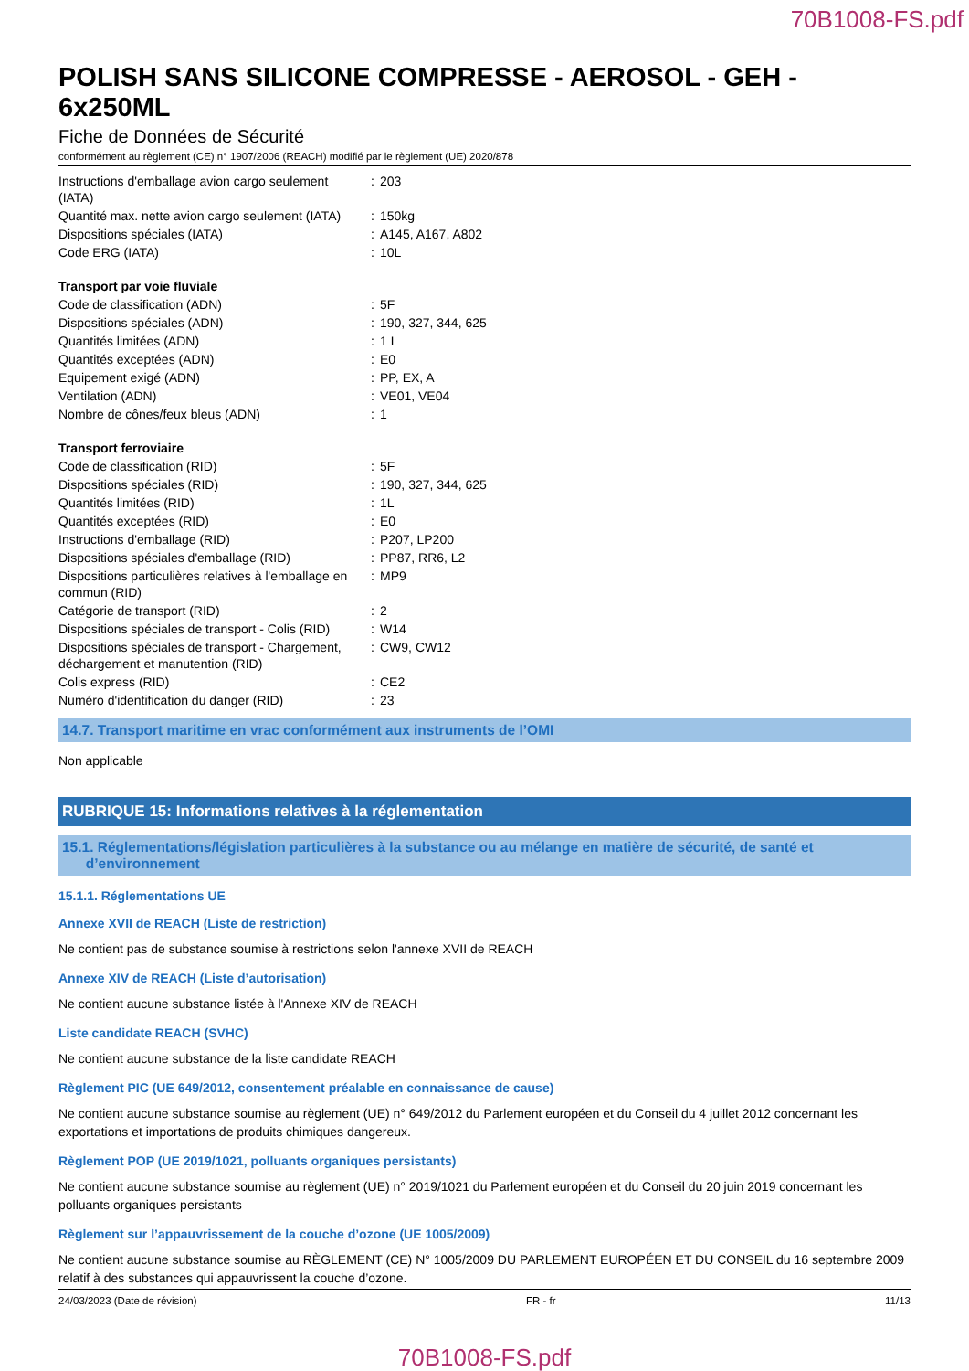70B1008-FS.pdf
POLISH SANS SILICONE COMPRESSE - AEROSOL - GEH - 6x250ML
Fiche de Données de Sécurité
conformément au règlement (CE) n° 1907/2006 (REACH) modifié par le règlement (UE) 2020/878
| Instructions d'emballage avion cargo seulement (IATA) | : | 203 |
| Quantité max. nette avion cargo seulement (IATA) | : | 150kg |
| Dispositions spéciales (IATA) | : | A145, A167, A802 |
| Code ERG (IATA) | : | 10L |
| Transport par voie fluviale | | |
| Code de classification (ADN) | : | 5F |
| Dispositions spéciales (ADN) | : | 190, 327, 344, 625 |
| Quantités limitées (ADN) | : | 1 L |
| Quantités exceptées (ADN) | : | E0 |
| Equipement exigé (ADN) | : | PP, EX, A |
| Ventilation (ADN) | : | VE01, VE04 |
| Nombre de cônes/feux bleus (ADN) | : | 1 |
| Transport ferroviaire | | |
| Code de classification (RID) | : | 5F |
| Dispositions spéciales (RID) | : | 190, 327, 344, 625 |
| Quantités limitées (RID) | : | 1L |
| Quantités exceptées (RID) | : | E0 |
| Instructions d'emballage (RID) | : | P207, LP200 |
| Dispositions spéciales d'emballage (RID) | : | PP87, RR6, L2 |
| Dispositions particulières relatives à l'emballage en commun (RID) | : | MP9 |
| Catégorie de transport (RID) | : | 2 |
| Dispositions spéciales de transport - Colis (RID) | : | W14 |
| Dispositions spéciales de transport - Chargement, déchargement et manutention (RID) | : | CW9, CW12 |
| Colis express (RID) | : | CE2 |
| Numéro d'identification du danger (RID) | : | 23 |
14.7. Transport maritime en vrac conformément aux instruments de l’OMI
Non applicable
RUBRIQUE 15: Informations relatives à la réglementation
15.1. Réglementations/législation particulières à la substance ou au mélange en matière de sécurité, de santé et
d’environnement
15.1.1. Réglementations UE
Annexe XVII de REACH (Liste de restriction)
Ne contient pas de substance soumise à restrictions selon l'annexe XVII de REACH
Annexe XIV de REACH (Liste d’autorisation)
Ne contient aucune substance listée à l'Annexe XIV de REACH
Liste candidate REACH (SVHC)
Ne contient aucune substance de la liste candidate REACH
Règlement PIC (UE 649/2012, consentement préalable en connaissance de cause)
Ne contient aucune substance soumise au règlement (UE) n° 649/2012 du Parlement européen et du Conseil du 4 juillet 2012 concernant les exportations et importations de produits chimiques dangereux.
Règlement POP (UE 2019/1021, polluants organiques persistants)
Ne contient aucune substance soumise au règlement (UE) n° 2019/1021 du Parlement européen et du Conseil du 20 juin 2019 concernant les polluants organiques persistants
Règlement sur l’appauvrissement de la couche d’ozone (UE 1005/2009)
Ne contient aucune substance soumise au RÈGLEMENT (CE) N° 1005/2009 DU PARLEMENT EUROPÉEN ET DU CONSEIL du 16 septembre 2009 relatif à des substances qui appauvrissent la couche d’ozone.
24/03/2023 (Date de révision) FR - fr 11/13
70B1008-FS.pdf